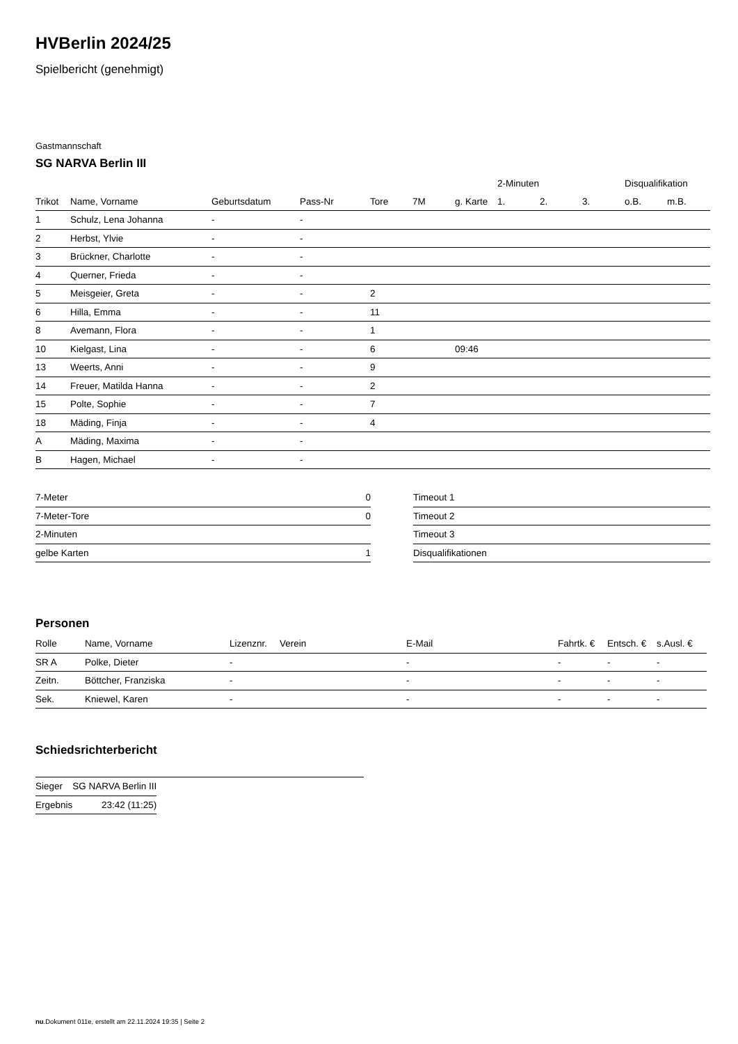HVBerlin 2024/25
Spielbericht (genehmigt)
Gastmannschaft
SG NARVA Berlin III
| | | | | | | | 2-Minuten | | | Disqualifikation | |
| --- | --- | --- | --- | --- | --- | --- | --- | --- | --- | --- | --- |
| Trikot | Name, Vorname | Geburtsdatum | Pass-Nr | Tore | 7M | g. Karte | 1. | 2. | 3. | o.B. | m.B. |
| 1 | Schulz, Lena Johanna | - | - | | | | | | | | |
| 2 | Herbst, Ylvie | - | - | | | | | | | | |
| 3 | Brückner, Charlotte | - | - | | | | | | | | |
| 4 | Querner, Frieda | - | - | | | | | | | | |
| 5 | Meisgeier, Greta | - | - | 2 | | | | | | | |
| 6 | Hilla, Emma | - | - | 11 | | | | | | | |
| 8 | Avemann, Flora | - | - | 1 | | | | | | | |
| 10 | Kielgast, Lina | - | - | 6 | | 09:46 | | | | | |
| 13 | Weerts, Anni | - | - | 9 | | | | | | | |
| 14 | Freuer, Matilda Hanna | - | - | 2 | | | | | | | |
| 15 | Polte, Sophie | - | - | 7 | | | | | | | |
| 18 | Mäding, Finja | - | - | 4 | | | | | | | |
| A | Mäding, Maxima | - | - | | | | | | | | |
| B | Hagen, Michael | - | - | | | | | | | | |
| 7-Meter | 0 |
| 7-Meter-Tore | 0 |
| 2-Minuten | |
| gelbe Karten | 1 |
| Timeout 1 |
| Timeout 2 |
| Timeout 3 |
| Disqualifikationen |
Personen
| Rolle | Name, Vorname | Lizenznr. | Verein | E-Mail | Fahrtk. € | Entsch. € | s.Ausl. € |
| --- | --- | --- | --- | --- | --- | --- | --- |
| SR A | Polke, Dieter | - | | - | - | - | - |
| Zeitn. | Böttcher, Franziska | - | | - | - | - | - |
| Sek. | Kniewel, Karen | - | | - | - | - | - |
Schiedsrichterbericht
| Sieger | SG NARVA Berlin III |
| Ergebnis | 23:42 (11:25) |
nu.Dokument 011e, erstellt am 22.11.2024 19:35 | Seite 2